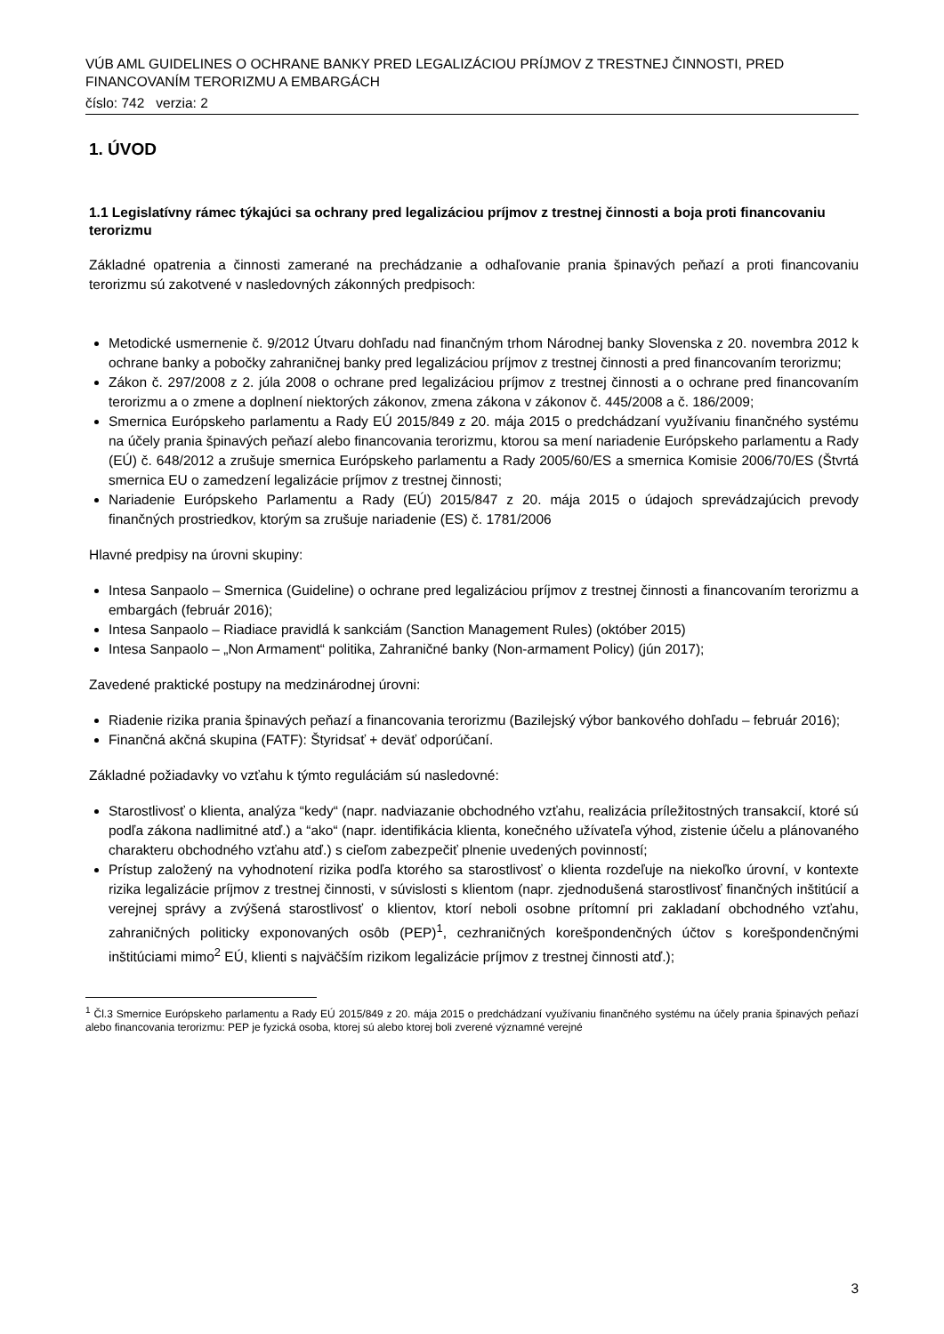VÚB AML GUIDELINES O OCHRANE BANKY PRED LEGALIZÁCIOU PRÍJMOV Z TRESTNEJ ČINNOSTI, PRED FINANCOVANÍM TERORIZMU A EMBARGÁCH
číslo: 742 verzia: 2
1. ÚVOD
1.1 Legislatívny rámec týkajúci sa ochrany pred legalizáciou príjmov z trestnej činnosti a boja proti financovaniu terorizmu
Základné opatrenia a činnosti zamerané na prechádzanie a odhaľovanie prania špinavých peňazí a proti financovaniu terorizmu sú zakotvené v nasledovných zákonných predpisoch:
Metodické usmernenie č. 9/2012 Útvaru dohľadu nad finančným trhom Národnej banky Slovenska z 20. novembra 2012 k ochrane banky a pobočky zahraničnej banky pred legalizáciou príjmov z trestnej činnosti a pred financovaním terorizmu;
Zákon č. 297/2008 z 2. júla 2008 o ochrane pred legalizáciou príjmov z trestnej činnosti a o ochrane pred financovaním terorizmu a o zmene a doplnení niektorých zákonov, zmena zákona v zákonov č. 445/2008 a č. 186/2009;
Smernica Európskeho parlamentu a Rady EÚ 2015/849 z 20. mája 2015 o predchádzaní využívaniu finančného systému na účely prania špinavých peňazí alebo financovania terorizmu, ktorou sa mení nariadenie Európskeho parlamentu a Rady (EÚ) č. 648/2012 a zrušuje smernica Európskeho parlamentu a Rady 2005/60/ES a smernica Komisie 2006/70/ES (Štvrtá smernica EU o zamedzení legalizácie príjmov z trestnej činnosti;
Nariadenie Európskeho Parlamentu a Rady (EÚ) 2015/847 z 20. mája 2015 o údajoch sprevádzajúcich prevody finančných prostriedkov, ktorým sa zrušuje nariadenie (ES) č. 1781/2006
Hlavné predpisy na úrovni skupiny:
Intesa Sanpaolo – Smernica (Guideline) o ochrane pred legalizáciou príjmov z trestnej činnosti a financovaním terorizmu a embargách (február 2016);
Intesa Sanpaolo – Riadiace pravidlá k sankciám (Sanction Management Rules) (október 2015)
Intesa Sanpaolo – „Non Armament“ politika, Zahraničné banky (Non-armament Policy) (jún 2017);
Zavedené praktické postupy na medzinárodnej úrovni:
Riadenie rizika prania špinavých peňazí a financovania terorizmu (Bazilejský výbor bankového dohľadu – február 2016);
Finančná akčná skupina (FATF): Štyridsať + deväť odporúčaní.
Základné požiadavky vo vzťahu k týmto reguláciám sú nasledovné:
Starostlivosť o klienta, analýza “kedy“ (napr. nadviazanie obchodného vzťahu, realizácia príležitostných transakcií, ktoré sú podľa zákona nadlimitné atď.) a “ako“ (napr. identifikácia klienta, konečného užívateľa výhod, zistenie účelu a plánovaného charakteru obchodného vzťahu atď.) s cieľom zabezpečiť plnenie uvedených povinností;
Prístup založený na vyhodnotení rizika podľa ktorého sa starostlivosť o klienta rozdeľuje na niekoľko úrovní, v kontexte rizika legalizácie príjmov z trestnej činnosti, v súvislosti s klientom (napr. zjednodušená starostlivosť finančných inštitúcií a verejnej správy a zvýšená starostlivosť o klientov, ktorí neboli osobne prítomní pri zakladaní obchodného vzťahu, zahraničných politicky exponovaných osôb (PEP)<sup>1</sup>, cezhraničných korešpondenčných účtov s korešpondenčnými inštitúciami mimo<sup>2</sup> EÚ, klienti s najväčším rizikom legalizácie príjmov z trestnej činnosti atď.);
<sup>1</sup> Čl.3 Smernice Európskeho parlamentu a Rady EÚ 2015/849 z 20. mája 2015 o predchádzaní využívaniu finančného systému na účely prania špinavých peňazí alebo financovania terorizmu: PEP je fyzická osoba, ktorej sú alebo ktorej boli zverené významné verejné
3